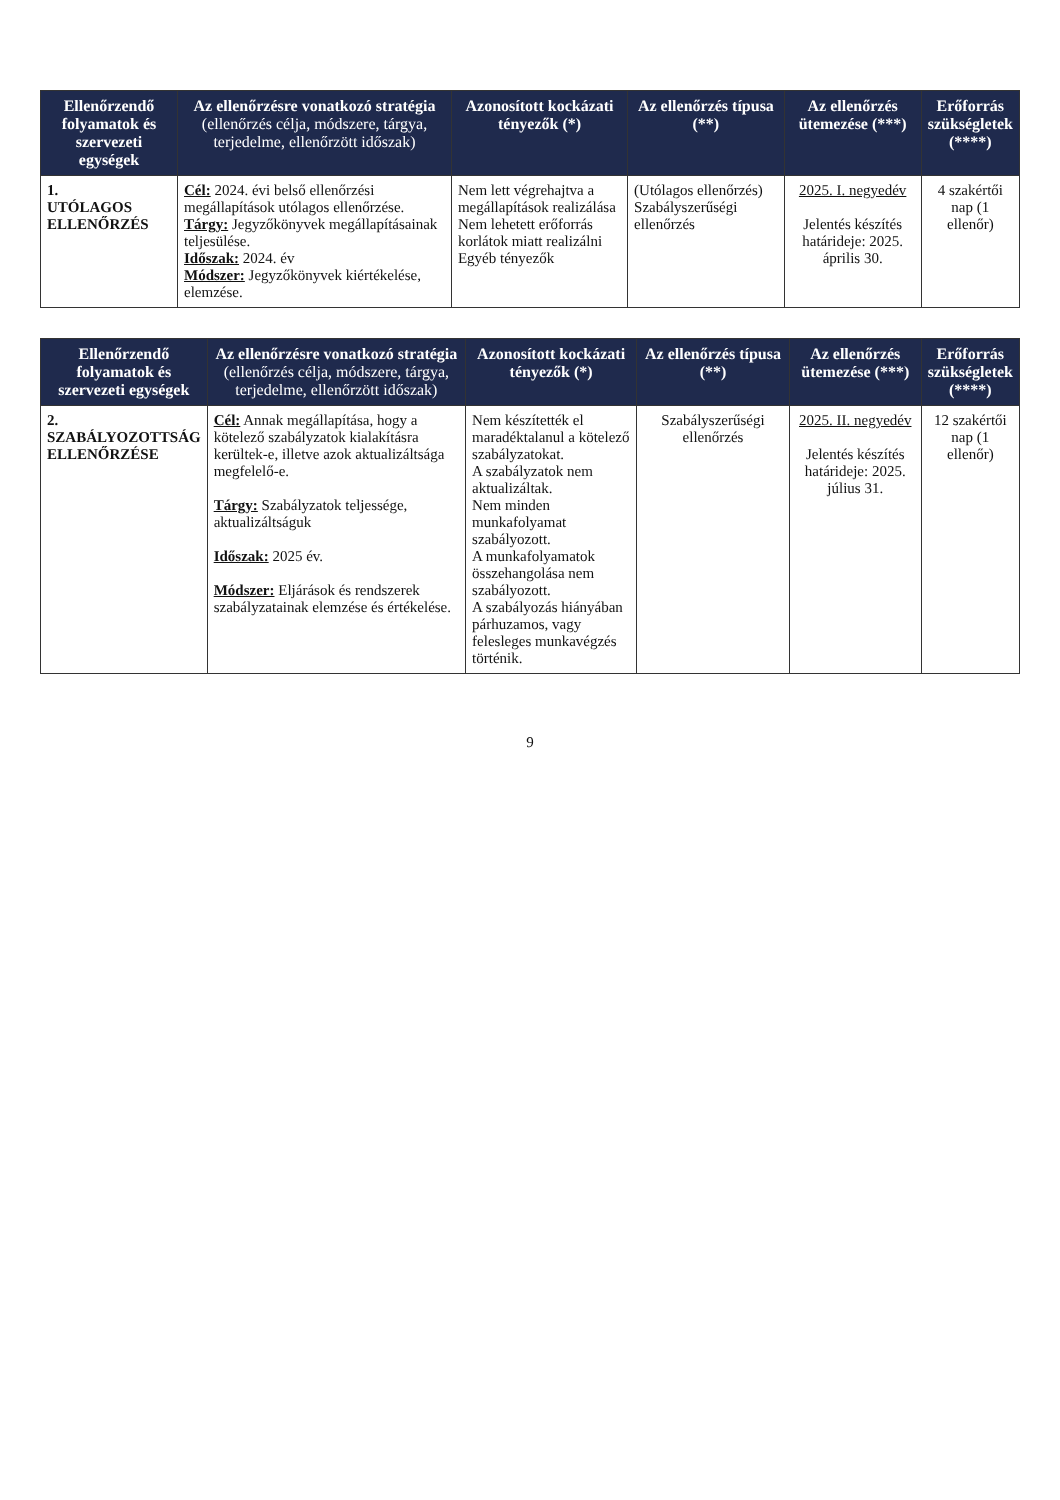| Ellenőrzendő folyamatok és szervezeti egységek | Az ellenőrzésre vonatkozó stratégia (ellenőrzés célja, módszere, tárgya, terjedelme, ellenőrzött időszak) | Azonosított kockázati tényezők (*) | Az ellenőrzés típusa (**) | Az ellenőrzés ütemezése (***) | Erőforrás szükségletek (****) |
| --- | --- | --- | --- | --- | --- |
| 1. UTÓLAGOS ELLENŐRZÉS | Cél: 2024. évi belső ellenőrzési megállapítások utólagos ellenőrzése. Tárgy: Jegyzőkönyvek megállapításainak teljesülése. Időszak: 2024. év Módszer: Jegyzőkönyvek kiértékelése, elemzése. | Nem lett végrehajtva a megállapítások realizálása Nem lehetett erőforrás korlátok miatt realizálni Egyéb tényezők | (Utólagos ellenőrzés) Szabályszerűségi ellenőrzés | 2025. I. negyedév Jelentés készítés határideje: 2025. április 30. | 4 szakértői nap (1 ellenőr) |
| Ellenőrzendő folyamatok és szervezeti egységek | Az ellenőrzésre vonatkozó stratégia (ellenőrzés célja, módszere, tárgya, terjedelme, ellenőrzött időszak) | Azonosított kockázati tényezők (*) | Az ellenőrzés típusa (**) | Az ellenőrzés ütemezése (***) | Erőforrás szükségletek (****) |
| --- | --- | --- | --- | --- | --- |
| 2. SZABÁLYOZOTTSÁG ELLENŐRZÉSE | Cél: Annak megállapítása, hogy a kötelező szabályzatok kialakításra kerültek-e, illetve azok aktualizáltsága megfelelő-e. Tárgy: Szabályzatok teljessége, aktualizáltságuk Időszak: 2025 év. Módszer: Eljárások és rendszerek szabályzatainak elemzése és értékelése. | Nem készítették el maradéktalanul a kötelező szabályzatokat. A szabályzatok nem aktualizáltak. Nem minden munkafolyamat szabályozott. A munkafolyamatok összehangolása nem szabályozott. A szabályozás hiányában párhuzamos, vagy felesleges munkavégzés történik. | Szabályszerűségi ellenőrzés | 2025. II. negyedév Jelentés készítés határideje: 2025. július 31. | 12 szakértői nap (1 ellenőr) |
9